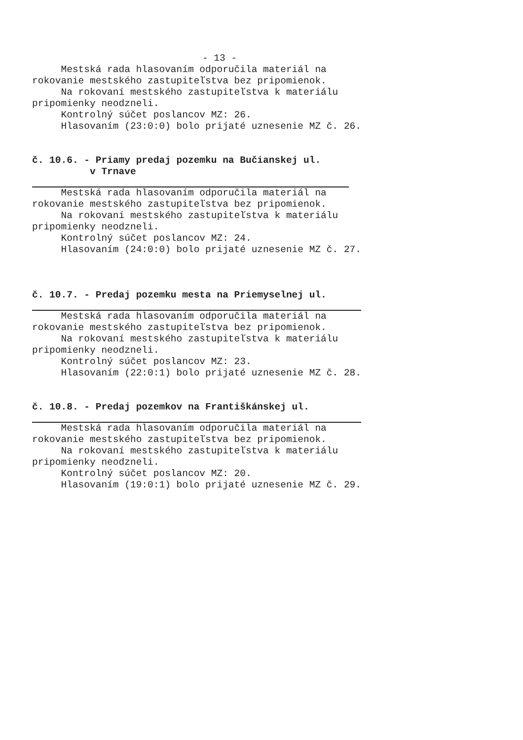- 13 -
Mestská rada hlasovaním odporučila materiál na
rokovanie mestského zastupiteľstva bez pripomienok.
Na rokovaní mestského zastupiteľstva k materiálu
pripomienky neodzneli.
Kontrolný súčet poslancov MZ: 26.
Hlasovaním (23:0:0) bolo prijaté uznesenie MZ č. 26.
č. 10.6. - Priamy predaj pozemku na Bučianskej ul.
v Trnave
Mestská rada hlasovaním odporučila materiál na
rokovanie mestského zastupiteľstva bez pripomienok.
Na rokovaní mestského zastupiteľstva k materiálu
pripomienky neodzneli.
Kontrolný súčet poslancov MZ: 24.
Hlasovaním (24:0:0) bolo prijaté uznesenie MZ č. 27.
č. 10.7. - Predaj pozemku mesta na Priemyselnej ul.
Mestská rada hlasovaním odporučila materiál na
rokovanie mestského zastupiteľstva bez pripomienok.
Na rokovaní mestského zastupiteľstva k materiálu
pripomienky neodzneli.
Kontrolný súčet poslancov MZ: 23.
Hlasovaním (22:0:1) bolo prijaté uznesenie MZ č. 28.
č. 10.8. - Predaj pozemkov na Františkánskej ul.
Mestská rada hlasovaním odporučila materiál na
rokovanie mestského zastupiteľstva bez pripomienok.
Na rokovaní mestského zastupiteľstva k materiálu
pripomienky neodzneli.
Kontrolný súčet poslancov MZ: 20.
Hlasovaním (19:0:1) bolo prijaté uznesenie MZ č. 29.